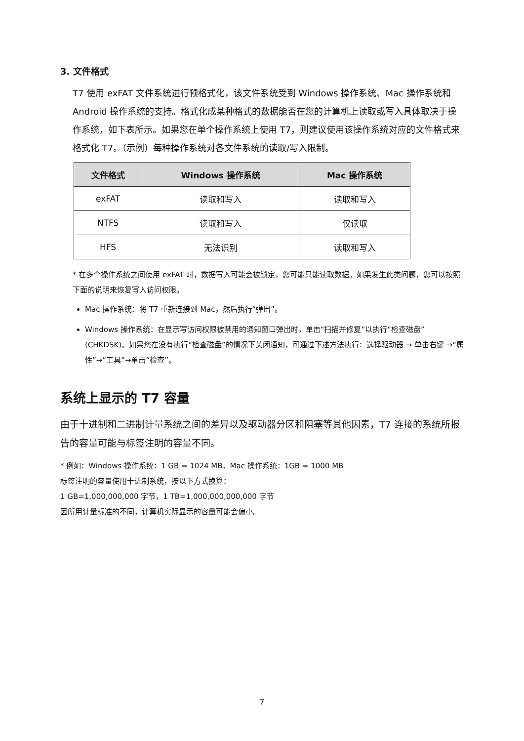3. 文件格式
T7 使用 exFAT 文件系统进行预格式化，该文件系统受到 Windows 操作系统、Mac 操作系统和 Android 操作系统的支持。格式化成某种格式的数据能否在您的计算机上读取或写入具体取决于操作系统，如下表所示。如果您在单个操作系统上使用 T7，则建议使用该操作系统对应的文件格式来格式化 T7。（示例）每种操作系统对各文件系统的读取/写入限制。
| 文件格式 | Windows 操作系统 | Mac 操作系统 |
| --- | --- | --- |
| exFAT | 读取和写入 | 读取和写入 |
| NTFS | 读取和写入 | 仅读取 |
| HFS | 无法识别 | 读取和写入 |
* 在多个操作系统之间使用 exFAT 时，数据写入可能会被锁定，您可能只能读取数据。如果发生此类问题，您可以按照下面的说明来恢复写入访问权限。
Mac 操作系统：将 T7 重新连接到 Mac，然后执行“弹出”。
Windows 操作系统：在显示写访问权限被禁用的通知窗口弹出时，单击“扫描并修复”以执行“检查磁盘”(CHKDSK)。如果您在没有执行“检查磁盘”的情况下关闭通知，可通过下述方法执行：选择驱动器 → 单击右键 →“属性”→“工具”→单击“检查”。
系统上显示的 T7 容量
由于十进制和二进制计量系统之间的差异以及驱动器分区和阻塞等其他因素，T7 连接的系统所报告的容量可能与标签注明的容量不同。
* 例如：Windows 操作系统：1 GB = 1024 MB，Mac 操作系统：1GB = 1000 MB
标签注明的容量使用十进制系统，按以下方式换算：
1 GB=1,000,000,000 字节，1 TB=1,000,000,000,000 字节
因所用计量标准的不同，计算机实际显示的容量可能会偏小。
7